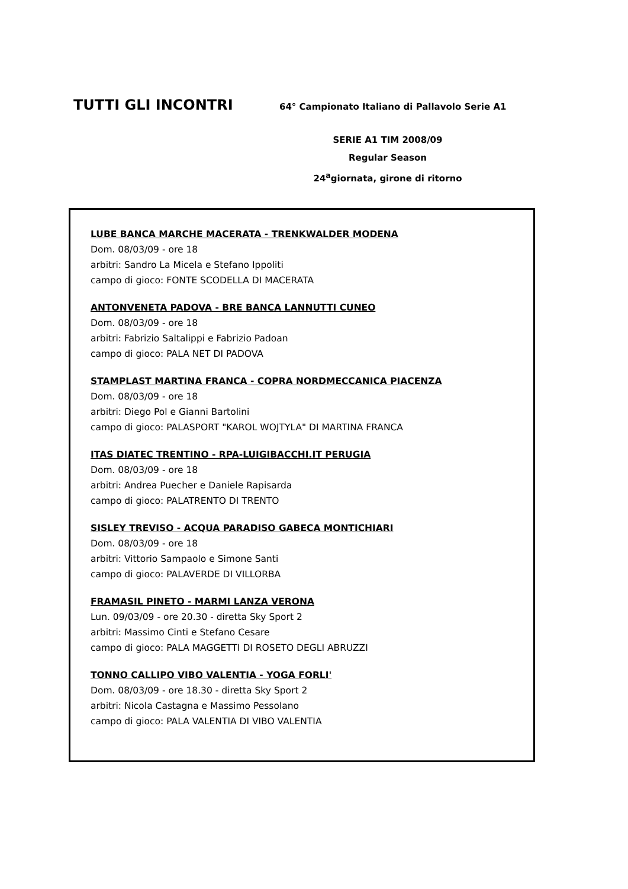TUTTI GLI INCONTRI
64° Campionato Italiano di Pallavolo Serie A1
SERIE A1 TIM 2008/09
Regular Season
24<sup>a</sup>giornata, girone di ritorno
LUBE BANCA MARCHE MACERATA - TRENKWALDER MODENA
Dom. 08/03/09 - ore 18
arbitri: Sandro La Micela e Stefano Ippoliti
campo di gioco: FONTE SCODELLA DI MACERATA
ANTONVENETA PADOVA - BRE BANCA LANNUTTI CUNEO
Dom. 08/03/09 - ore 18
arbitri: Fabrizio Saltalippi e Fabrizio Padoan
campo di gioco: PALA NET DI PADOVA
STAMPLAST MARTINA FRANCA - COPRA NORDMECCANICA PIACENZA
Dom. 08/03/09 - ore 18
arbitri: Diego Pol e Gianni Bartolini
campo di gioco: PALASPORT "KAROL WOJTYLA" DI MARTINA FRANCA
ITAS DIATEC TRENTINO - RPA-LUIGIBACCHI.IT PERUGIA
Dom. 08/03/09 - ore 18
arbitri: Andrea Puecher e Daniele Rapisarda
campo di gioco: PALATRENTO DI TRENTO
SISLEY TREVISO - ACQUA PARADISO GABECA MONTICHIARI
Dom. 08/03/09 - ore 18
arbitri: Vittorio Sampaolo e Simone Santi
campo di gioco: PALAVERDE DI VILLORBA
FRAMASIL PINETO - MARMI LANZA VERONA
Lun. 09/03/09 - ore 20.30 - diretta Sky Sport 2
arbitri: Massimo Cinti e Stefano Cesare
campo di gioco: PALA MAGGETTI DI ROSETO DEGLI ABRUZZI
TONNO CALLIPO VIBO VALENTIA - YOGA FORLI'
Dom. 08/03/09 - ore 18.30 - diretta Sky Sport 2
arbitri: Nicola Castagna e Massimo Pessolano
campo di gioco: PALA VALENTIA DI VIBO VALENTIA